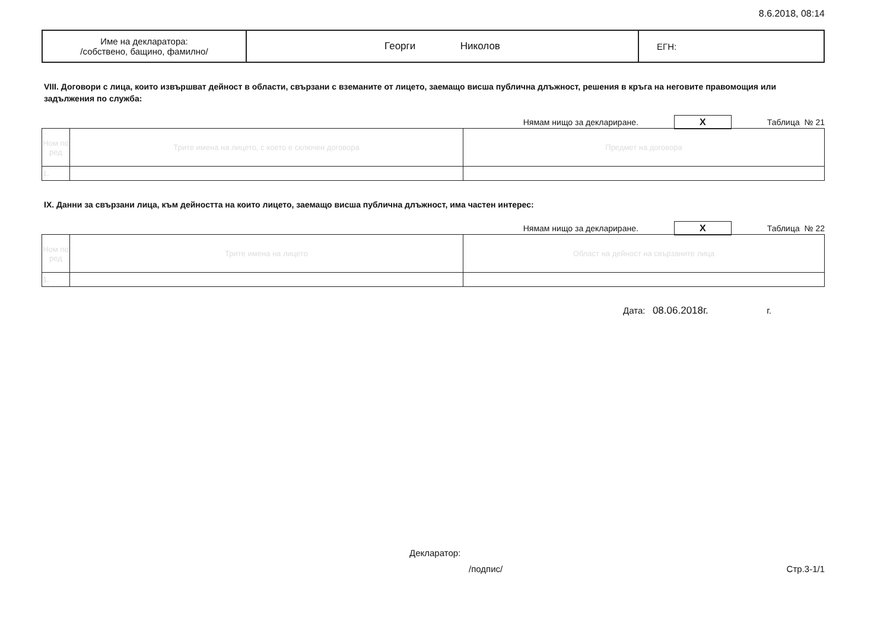8.6.2018, 08:14
| Име на декларатора: /собствено, бащино, фамилно/ | Георги Николов | ЕГН: |
VIII. Договори с лица, които извършват дейност в области, свързани с вземаните от лицето, заемащо висша публична длъжност, решения в кръга на неговите правомощия или задължения по служба:
Нямам нищо за деклариране. X Таблица № 21
| Ном по ред | Трите имена на лицето, с което е сключен договора | Предмет на договора |
| 1. | | |
IX. Данни за свързани лица, към дейността на които лицето, заемащо висша публична длъжност, има частен интерес:
Нямам нищо за деклариране. X Таблица № 22
| Ном по ред | Трите имена на лицето | Област на дейност на свързаните лица |
| 1. | | |
Дата: 08.06.2018г. г.
Декларатор:
/подпис/ Стр.3-1/1